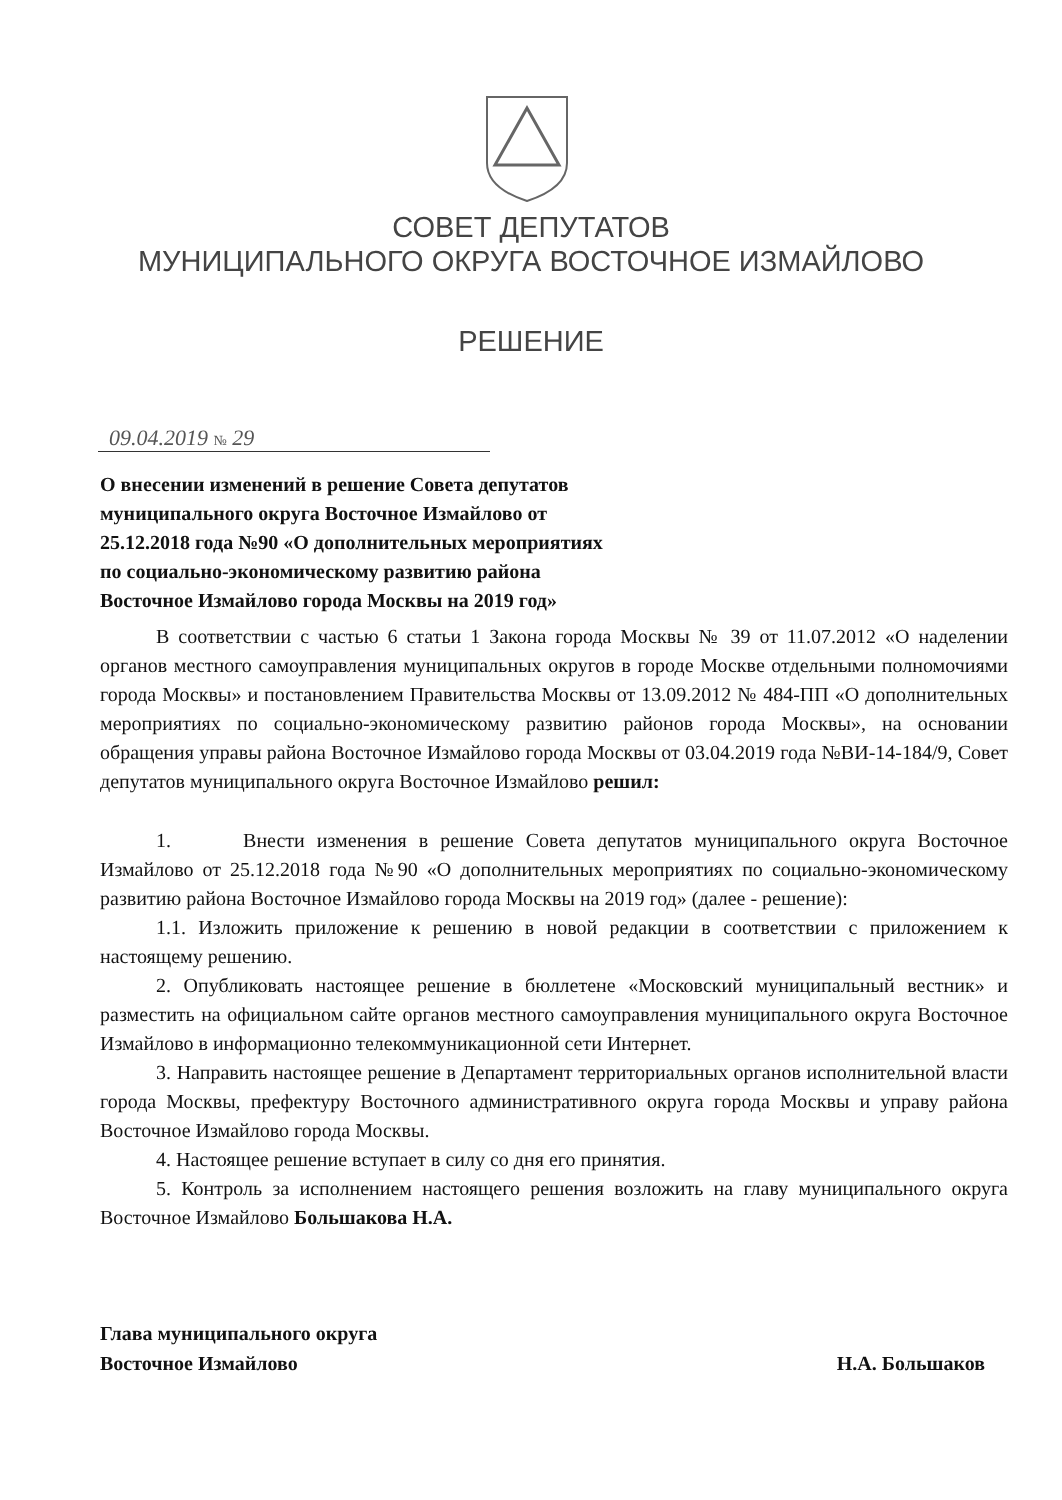СОВЕТ ДЕПУТАТОВ
МУНИЦИПАЛЬНОГО ОКРУГА ВОСТОЧНОЕ ИЗМАЙЛОВО
РЕШЕНИЕ
09.04.2019 № 29
О внесении изменений в решение Совета депутатов
муниципального округа Восточное Измайлово от
25.12.2018 года №90 «О дополнительных мероприятиях
по социально-экономическому развитию района
Восточное Измайлово города Москвы на 2019 год»
В соответствии с частью 6 статьи 1 Закона города Москвы № 39 от 11.07.2012 «О наделении органов местного самоуправления муниципальных округов в городе Москве отдельными полномочиями города Москвы» и постановлением Правительства Москвы от 13.09.2012 № 484-ПП «О дополнительных мероприятиях по социально-экономическому развитию районов города Москвы», на основании обращения управы района Восточное Измайлово города Москвы от 03.04.2019 года №ВИ-14-184/9, Совет депутатов муниципального округа Восточное Измайлово решил:
1. Внести изменения в решение Совета депутатов муниципального округа Восточное Измайлово от 25.12.2018 года №90 «О дополнительных мероприятиях по социально-экономическому развитию района Восточное Измайлово города Москвы на 2019 год» (далее - решение):
1.1. Изложить приложение к решению в новой редакции в соответствии с приложением к настоящему решению.
2. Опубликовать настоящее решение в бюллетене «Московский муниципальный вестник» и разместить на официальном сайте органов местного самоуправления муниципального округа Восточное Измайлово в информационно телекоммуникационной сети Интернет.
3. Направить настоящее решение в Департамент территориальных органов исполнительной власти города Москвы, префектуру Восточного административного округа города Москвы и управу района Восточное Измайлово города Москвы.
4. Настоящее решение вступает в силу со дня его принятия.
5. Контроль за исполнением настоящего решения возложить на главу муниципального округа Восточное Измайлово Большакова Н.А.
Глава муниципального округа
Восточное Измайлово
Н.А. Большаков